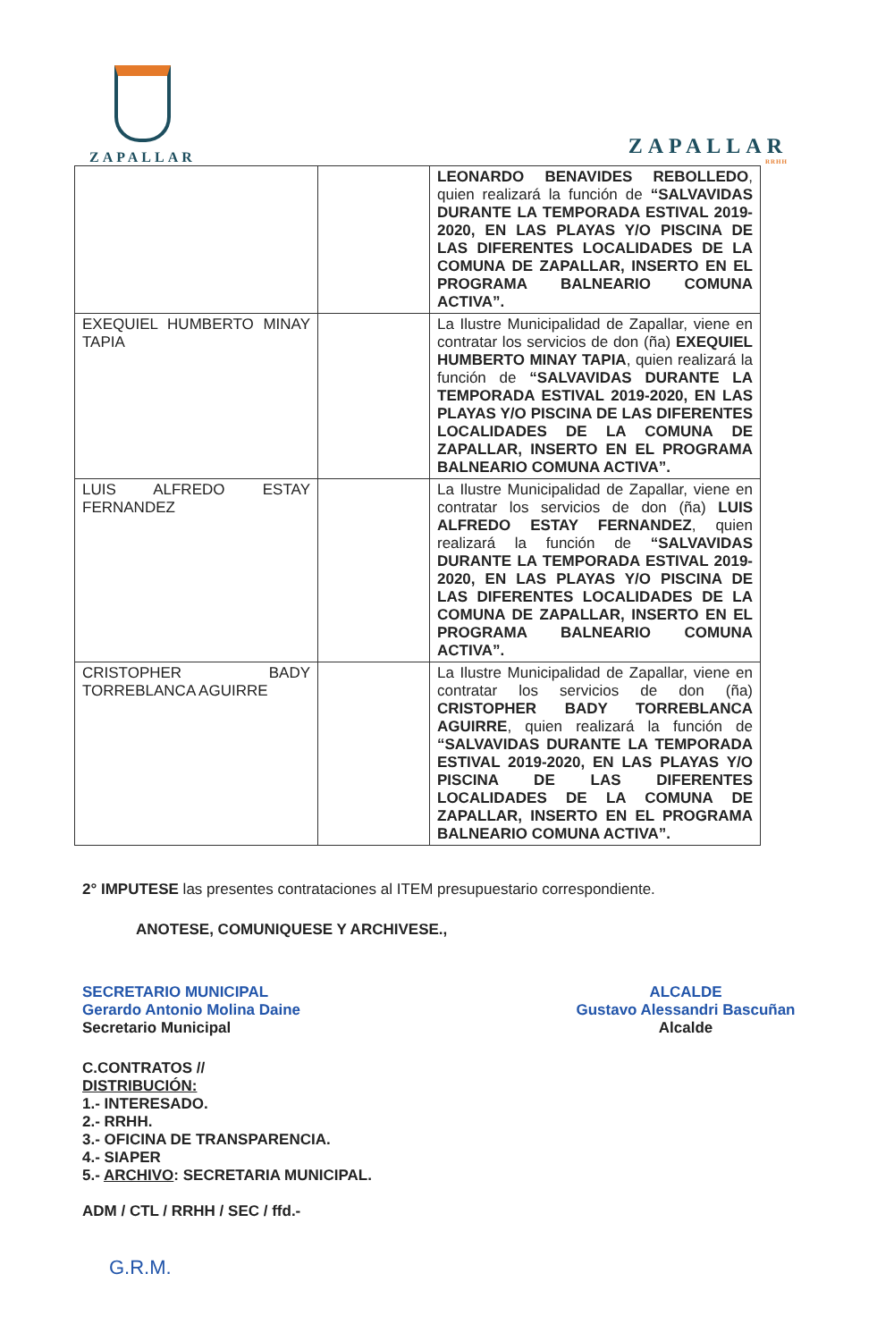ZAPALLAR
ZAPALLAR
RRHH
| | | LEONARDO BENAVIDES REBOLLEDO , quien realizará la función de “SALVAVIDAS DURANTE LA TEMPORADA ESTIVAL 2019-2020, EN LAS PLAYAS Y/O PISCINA DE LAS DIFERENTES LOCALIDADES DE LA COMUNA DE ZAPALLAR, INSERTO EN EL PROGRAMA BALNEARIO COMUNA ACTIVA”. |
| EXEQUIEL HUMBERTO MINAY TAPIA | | La Ilustre Municipalidad de Zapallar, viene en contratar los servicios de don (ña) EXEQUIEL HUMBERTO MINAY TAPIA , quien realizará la función de “SALVAVIDAS DURANTE LA TEMPORADA ESTIVAL 2019-2020, EN LAS PLAYAS Y/O PISCINA DE LAS DIFERENTES LOCALIDADES DE LA COMUNA DE ZAPALLAR, INSERTO EN EL PROGRAMA BALNEARIO COMUNA ACTIVA”. |
| LUIS ALFREDO ESTAY FERNANDEZ | | La Ilustre Municipalidad de Zapallar, viene en contratar los servicios de don (ña) LUIS ALFREDO ESTAY FERNANDEZ , quien realizará la función de “SALVAVIDAS DURANTE LA TEMPORADA ESTIVAL 2019-2020, EN LAS PLAYAS Y/O PISCINA DE LAS DIFERENTES LOCALIDADES DE LA COMUNA DE ZAPALLAR, INSERTO EN EL PROGRAMA BALNEARIO COMUNA ACTIVA”. |
| CRISTOPHER BADY TORREBLANCA AGUIRRE | | La Ilustre Municipalidad de Zapallar, viene en contratar los servicios de don (ña) CRISTOPHER BADY TORREBLANCA AGUIRRE , quien realizará la función de “SALVAVIDAS DURANTE LA TEMPORADA ESTIVAL 2019-2020, EN LAS PLAYAS Y/O PISCINA DE LAS DIFERENTES LOCALIDADES DE LA COMUNA DE ZAPALLAR, INSERTO EN EL PROGRAMA BALNEARIO COMUNA ACTIVA”. |
2° IMPUTESE las presentes contrataciones al ITEM presupuestario correspondiente.
ANOTESE, COMUNIQUESE Y ARCHIVESE.,
SECRETARIO MUNICIPAL
Gerardo Antonio Molina Daine
Secretario Municipal
ALCALDE
Gustavo Alessandri Bascuñan
Alcalde
C.CONTRATOS //
DISTRIBUCIÓN:
1.- INTERESADO.
2.- RRHH.
3.- OFICINA DE TRANSPARENCIA.
4.- SIAPER
5.- ARCHIVO: SECRETARIA MUNICIPAL.
ADM / CTL / RRHH / SEC / ffd.-
G.R.M.